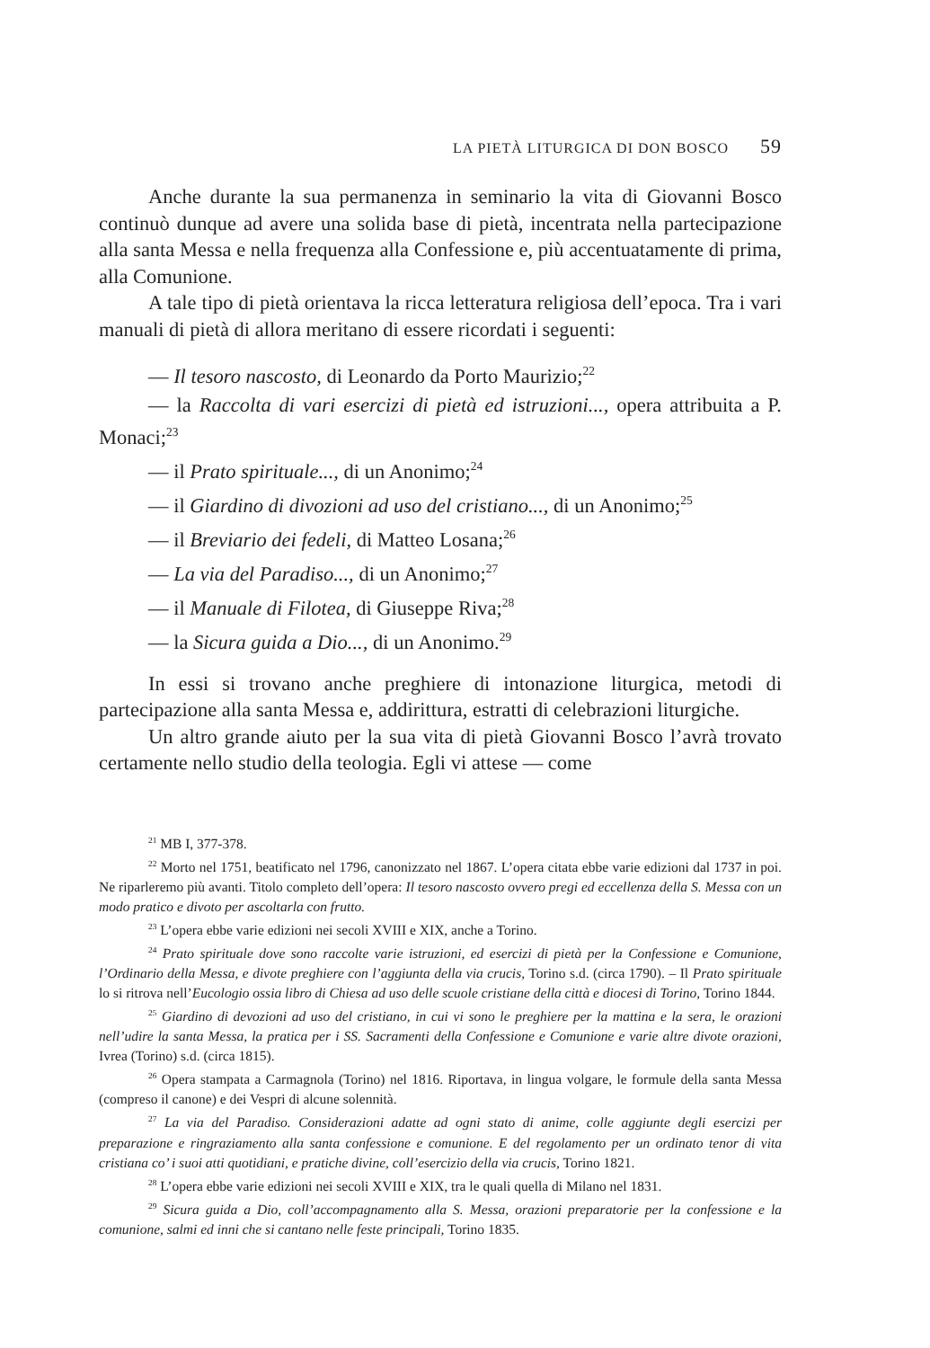LA PIETÀ LITURGICA DI DON BOSCO 59
Anche durante la sua permanenza in seminario la vita di Giovanni Bosco continuò dunque ad avere una solida base di pietà, incentrata nella partecipazione alla santa Messa e nella frequenza alla Confessione e, più accentuatamente di prima, alla Comunione.
A tale tipo di pietà orientava la ricca letteratura religiosa dell’epoca. Tra i vari manuali di pietà di allora meritano di essere ricordati i seguenti:
— Il tesoro nascosto, di Leonardo da Porto Maurizio;<sup>22</sup>
— la Raccolta di vari esercizi di pietà ed istruzioni..., opera attribuita a P. Monaci;<sup>23</sup>
— il Prato spirituale..., di un Anonimo;<sup>24</sup>
— il Giardino di divozioni ad uso del cristiano..., di un Anonimo;<sup>25</sup>
— il Breviario dei fedeli, di Matteo Losana;<sup>26</sup>
— La via del Paradiso..., di un Anonimo;<sup>27</sup>
— il Manuale di Filotea, di Giuseppe Riva;<sup>28</sup>
— la Sicura guida a Dio..., di un Anonimo.<sup>29</sup>
In essi si trovano anche preghiere di intonazione liturgica, metodi di partecipazione alla santa Messa e, addirittura, estratti di celebrazioni liturgiche.
Un altro grande aiuto per la sua vita di pietà Giovanni Bosco l’avrà trovato certamente nello studio della teologia. Egli vi attese — come
<sup>21</sup> MB I, 377-378.
<sup>22</sup> Morto nel 1751, beatificato nel 1796, canonizzato nel 1867. L’opera citata ebbe varie edizioni dal 1737 in poi. Ne riparleremo più avanti. Titolo completo dell’opera: Il tesoro nascosto ovvero pregi ed eccellenza della S. Messa con un modo pratico e divoto per ascoltarla con frutto.
<sup>23</sup> L’opera ebbe varie edizioni nei secoli XVIII e XIX, anche a Torino.
<sup>24</sup> Prato spirituale dove sono raccolte varie istruzioni, ed esercizi di pietà per la Confessione e Comunione, l’Ordinario della Messa, e divote preghiere con l’aggiunta della via crucis, Torino s.d. (circa 1790). – Il Prato spirituale lo si ritrova nell’Eucologio ossia libro di Chiesa ad uso delle scuole cristiane della città e diocesi di Torino, Torino 1844.
<sup>25</sup> Giardino di devozioni ad uso del cristiano, in cui vi sono le preghiere per la mattina e la sera, le orazioni nell’udire la santa Messa, la pratica per i SS. Sacramenti della Confessione e Comunione e varie altre divote orazioni, Ivrea (Torino) s.d. (circa 1815).
<sup>26</sup> Opera stampata a Carmagnola (Torino) nel 1816. Riportava, in lingua volgare, le formule della santa Messa (compreso il canone) e dei Vespri di alcune solennità.
<sup>27</sup> La via del Paradiso. Considerazioni adatte ad ogni stato di anime, colle aggiunte degli esercizi per preparazione e ringraziamento alla santa confessione e comunione. E del regolamento per un ordinato tenor di vita cristiana co’ i suoi atti quotidiani, e pratiche divine, coll’esercizio della via crucis, Torino 1821.
<sup>28</sup> L’opera ebbe varie edizioni nei secoli XVIII e XIX, tra le quali quella di Milano nel 1831.
<sup>29</sup> Sicura guida a Dio, coll’accompagnamento alla S. Messa, orazioni preparatorie per la confessione e la comunione, salmi ed inni che si cantano nelle feste principali, Torino 1835.